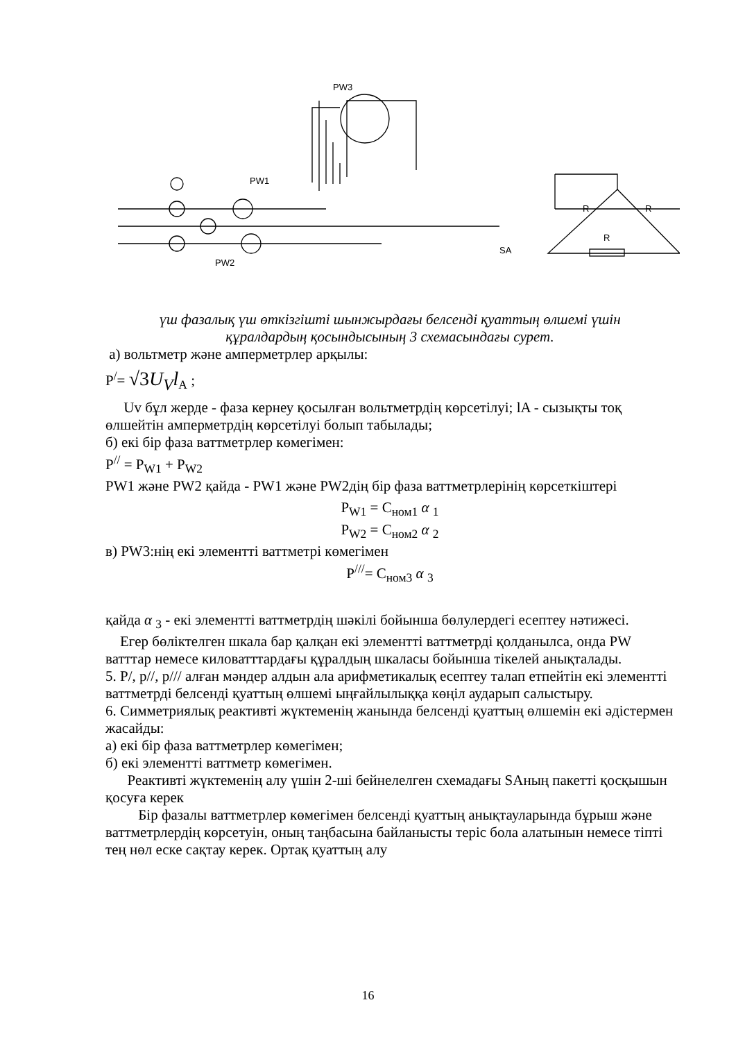R
R
R
SA
PW3
PW1
PW2
үш фазалық үш өткізгішті шынжырдағы белсенді қуаттың өлшемі үшін
құралдардың қосындысының 3 схемасындағы сурет.
а) вольтметр және амперметрлер арқылы:
P<sup>/</sup>= √3U<sub>V</sub>l<sub>A</sub> ;
Uv бұл жерде - фаза кернеу қосылған вольтметрдің көрсетілуі; lA - сызықты тоқ өлшейтін амперметрдің көрсетілуі болып табылады;
б) екі бір фаза ваттметрлер көмегімен:
P<sup>//</sup> = P<sub>W1</sub> + P<sub>W2</sub>
PW1 және PW2 қайда - PW1 және PW2дің бір фаза ваттметрлерінің көрсеткіштері
P<sub>W1</sub> = C<sub>ном1</sub> α <sub>1</sub>
P<sub>W2</sub> = C<sub>ном2</sub> α <sub>2</sub>
в) PW3:нің екі элементті ваттметрі көмегімен
P<sup>///</sup>= C<sub>ном3</sub> α <sub>3</sub>
қайда α <sub>3</sub> - екі элементті ваттметрдің шәкілі бойынша бөлулердегі есептеу нәтижесі.
Егер бөліктелген шкала бар қалқан екі элементті ваттметрді қолданылса, онда PW ватттар немесе киловатттардағы құралдың шкаласы бойынша тікелей анықталады.
5. P/, p//, p/// алған мәндер алдын ала арифметикалық есептеу талап етпейтін екі элементті ваттметрді белсенді қуаттың өлшемі ыңғайлылыққа көңіл аударып салыстыру.
6. Симметриялық реактивті жүктеменің жанында белсенді қуаттың өлшемін екі әдістермен жасайды:
а) екі бір фаза ваттметрлер көмегімен;
б) екі элементті ваттметр көмегімен.
Реактивті жүктеменің алу үшін 2-ші бейнелелген схемадағы SAның пакетті қосқышын қосуға керек
Бір фазалы ваттметрлер көмегімен белсенді қуаттың анықтауларында бұрыш және ваттметрлердің көрсетуін, оның таңбасына байланысты теріс бола алатынын немесе тіпті тең нөл еске сақтау керек. Ортақ қуаттың алу
16